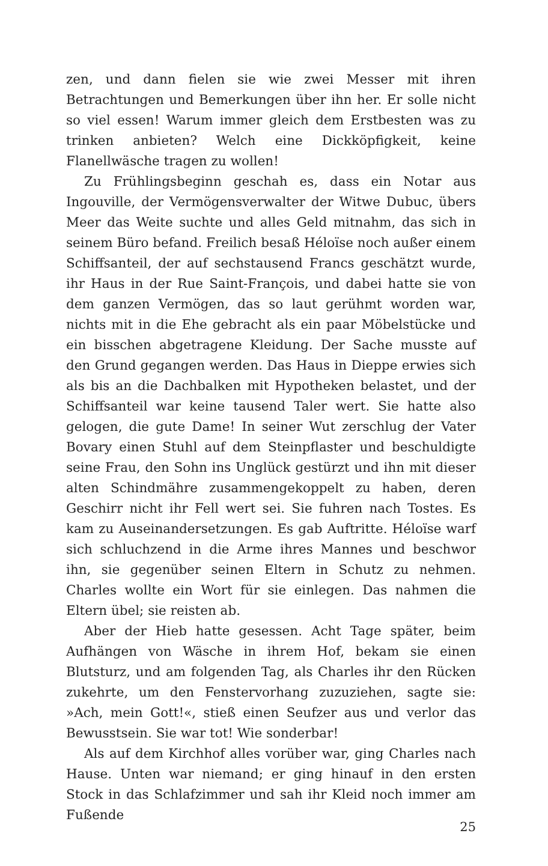zen, und dann fielen sie wie zwei Messer mit ihren Betrachtungen und Bemerkungen über ihn her. Er solle nicht so viel essen! Warum immer gleich dem Erstbesten was zu trinken anbieten? Welch eine Dickköpfigkeit, keine Flanellwäsche tragen zu wollen!
Zu Frühlingsbeginn geschah es, dass ein Notar aus Ingouville, der Vermögensverwalter der Witwe Dubuc, übers Meer das Weite suchte und alles Geld mitnahm, das sich in seinem Büro befand. Freilich besaß Héloïse noch außer einem Schiffsanteil, der auf sechstausend Francs geschätzt wurde, ihr Haus in der Rue Saint-François, und dabei hatte sie von dem ganzen Vermögen, das so laut gerühmt worden war, nichts mit in die Ehe gebracht als ein paar Möbelstücke und ein bisschen abgetragene Kleidung. Der Sache musste auf den Grund gegangen werden. Das Haus in Dieppe erwies sich als bis an die Dachbalken mit Hypotheken belastet, und der Schiffsanteil war keine tausend Taler wert. Sie hatte also gelogen, die gute Dame! In seiner Wut zerschlug der Vater Bovary einen Stuhl auf dem Steinpflaster und beschuldigte seine Frau, den Sohn ins Unglück gestürzt und ihn mit dieser alten Schindmähre zusammengekoppelt zu haben, deren Geschirr nicht ihr Fell wert sei. Sie fuhren nach Tostes. Es kam zu Auseinandersetzungen. Es gab Auftritte. Héloïse warf sich schluchzend in die Arme ihres Mannes und beschwor ihn, sie gegenüber seinen Eltern in Schutz zu nehmen. Charles wollte ein Wort für sie einlegen. Das nahmen die Eltern übel; sie reisten ab.
Aber der Hieb hatte gesessen. Acht Tage später, beim Aufhängen von Wäsche in ihrem Hof, bekam sie einen Blutsturz, und am folgenden Tag, als Charles ihr den Rücken zukehrte, um den Fenstervorhang zuzuziehen, sagte sie: »Ach, mein Gott!«, stieß einen Seufzer aus und verlor das Bewusstsein. Sie war tot! Wie sonderbar!
Als auf dem Kirchhof alles vorüber war, ging Charles nach Hause. Unten war niemand; er ging hinauf in den ersten Stock in das Schlafzimmer und sah ihr Kleid noch immer am Fußende
25